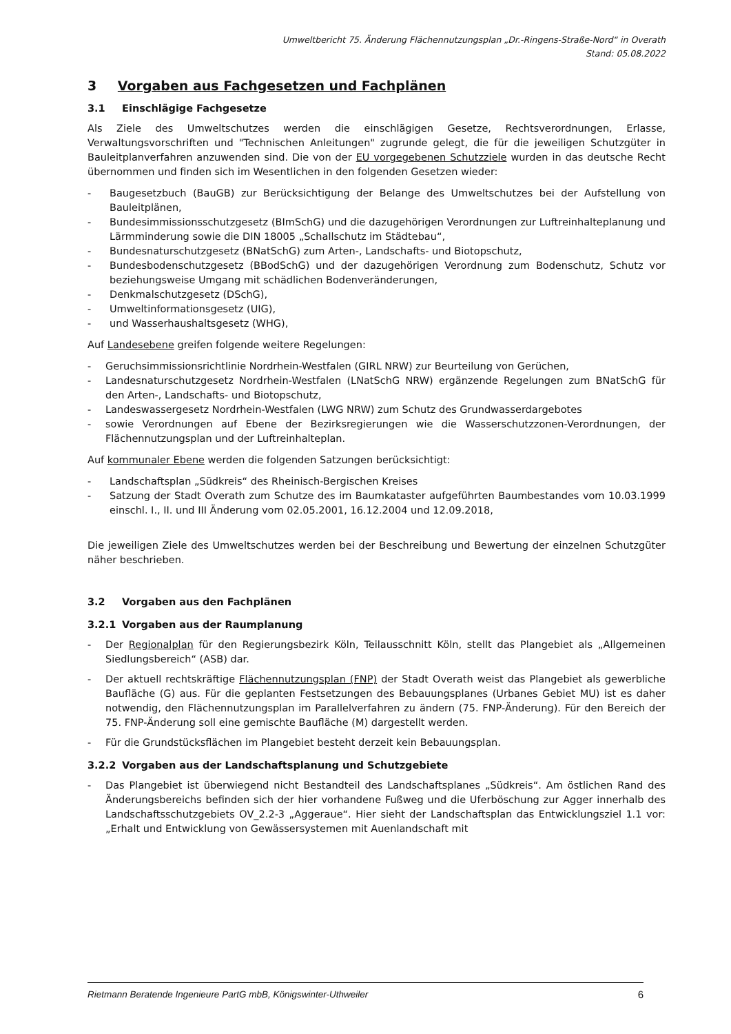Umweltbericht 75. Änderung Flächennutzungsplan „Dr.-Ringens-Straße-Nord“ in Overath
Stand: 05.08.2022
3 Vorgaben aus Fachgesetzen und Fachplänen
3.1 Einschlägige Fachgesetze
Als Ziele des Umweltschutzes werden die einschlägigen Gesetze, Rechtsverordnungen, Erlasse, Verwaltungsvorschriften und "Technischen Anleitungen" zugrunde gelegt, die für die jeweiligen Schutzgüter in Bauleitplanverfahren anzuwenden sind. Die von der EU vorgegebenen Schutzziele wurden in das deutsche Recht übernommen und finden sich im Wesentlichen in den folgenden Gesetzen wieder:
- Baugesetzbuch (BauGB) zur Berücksichtigung der Belange des Umweltschutzes bei der Aufstellung von Bauleitplänen,
- Bundesimmissionsschutzgesetz (BImSchG) und die dazugehörigen Verordnungen zur Luftreinhalteplanung und Lärmminderung sowie die DIN 18005 „Schallschutz im Städtebau“,
- Bundesnaturschutzgesetz (BNatSchG) zum Arten-, Landschafts- und Biotopschutz,
- Bundesbodenschutzgesetz (BBodSchG) und der dazugehörigen Verordnung zum Bodenschutz, Schutz vor beziehungsweise Umgang mit schädlichen Bodenveränderungen,
- Denkmalschutzgesetz (DSchG),
- Umweltinformationsgesetz (UIG),
- und Wasserhaushaltsgesetz (WHG),
Auf Landesebene greifen folgende weitere Regelungen:
- Geruchsimmissionsrichtlinie Nordrhein-Westfalen (GIRL NRW) zur Beurteilung von Gerüchen,
- Landesnaturschutzgesetz Nordrhein-Westfalen (LNatSchG NRW) ergänzende Regelungen zum BNatSchG für den Arten-, Landschafts- und Biotopschutz,
- Landeswassergesetz Nordrhein-Westfalen (LWG NRW) zum Schutz des Grundwasserdargebotes
- sowie Verordnungen auf Ebene der Bezirksregierungen wie die Wasserschutzzonen-Verordnungen, der Flächennutzungsplan und der Luftreinhalteplan.
Auf kommunaler Ebene werden die folgenden Satzungen berücksichtigt:
- Landschaftsplan „Südkreis“ des Rheinisch-Bergischen Kreises
- Satzung der Stadt Overath zum Schutze des im Baumkataster aufgeführten Baumbestandes vom 10.03.1999 einschl. I., II. und III Änderung vom 02.05.2001, 16.12.2004 und 12.09.2018,
Die jeweiligen Ziele des Umweltschutzes werden bei der Beschreibung und Bewertung der einzelnen Schutzgüter näher beschrieben.
3.2 Vorgaben aus den Fachplänen
3.2.1 Vorgaben aus der Raumplanung
- Der Regionalplan für den Regierungsbezirk Köln, Teilausschnitt Köln, stellt das Plangebiet als „Allgemeinen Siedlungsbereich“ (ASB) dar.
- Der aktuell rechtskräftige Flächennutzungsplan (FNP) der Stadt Overath weist das Plangebiet als gewerbliche Baufläche (G) aus. Für die geplanten Festsetzungen des Bebauungsplanes (Urbanes Gebiet MU) ist es daher notwendig, den Flächennutzungsplan im Parallelverfahren zu ändern (75. FNP-Änderung). Für den Bereich der 75. FNP-Änderung soll eine gemischte Baufläche (M) dargestellt werden.
- Für die Grundstücksflächen im Plangebiet besteht derzeit kein Bebauungsplan.
3.2.2 Vorgaben aus der Landschaftsplanung und Schutzgebiete
- Das Plangebiet ist überwiegend nicht Bestandteil des Landschaftsplanes „Südkreis“. Am östlichen Rand des Änderungsbereichs befinden sich der hier vorhandene Fußweg und die Uferböschung zur Agger innerhalb des Landschaftsschutzgebiets OV_2.2-3 „Aggeraue“. Hier sieht der Landschaftsplan das Entwicklungsziel 1.1 vor: „Erhalt und Entwicklung von Gewässersystemen mit Auenlandschaft mit
Rietmann Beratende Ingenieure PartG mbB, Königswinter-Uthweiler 6